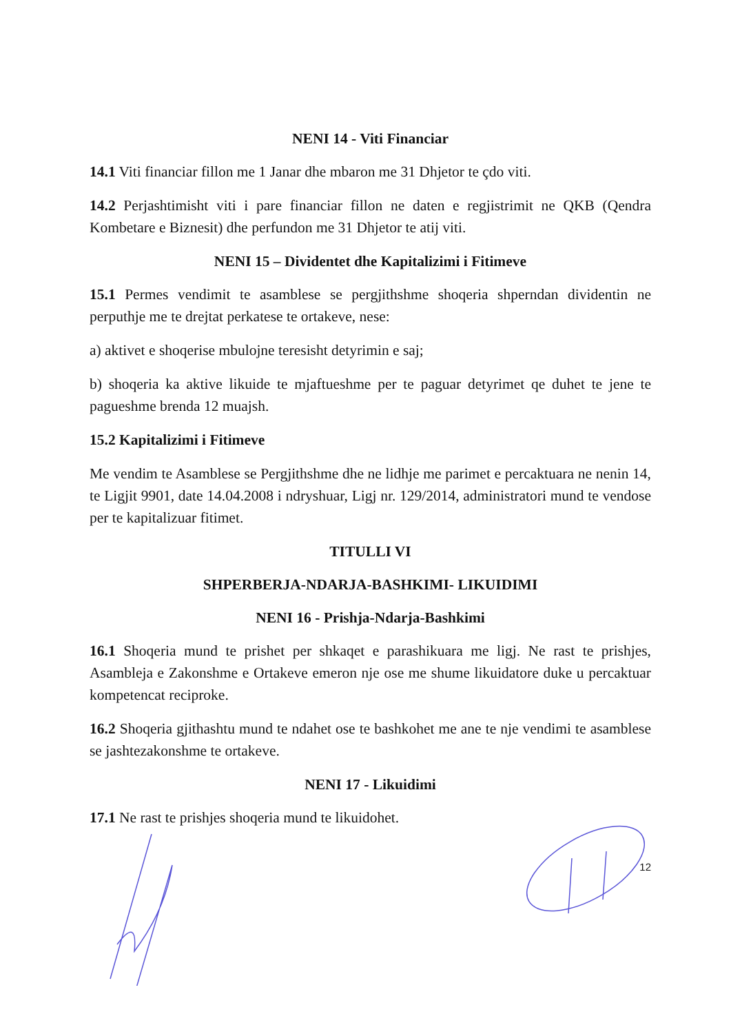NENI 14 - Viti Financiar
14.1 Viti financiar fillon me 1 Janar dhe mbaron me 31 Dhjetor te çdo viti.
14.2 Perjashtimisht viti i pare financiar fillon ne daten e regjistrimit ne QKB (Qendra Kombetare e Biznesit) dhe perfundon me 31 Dhjetor te atij viti.
NENI 15 – Dividentet dhe Kapitalizimi i Fitimeve
15.1 Permes vendimit te asamblese se pergjithshme shoqeria shperndan dividentin ne perputhje me te drejtat perkatese te ortakeve, nese:
a) aktivet e shoqerise mbulojne teresisht detyrimin e saj;
b) shoqeria ka aktive likuide te mjaftueshme per te paguar detyrimet qe duhet te jene te pagueshme brenda 12 muajsh.
15.2 Kapitalizimi i Fitimeve
Me vendim te Asamblese se Pergjithshme dhe ne lidhje me parimet e percaktuara ne nenin 14, te Ligjit 9901, date 14.04.2008 i ndryshuar, Ligj nr. 129/2014, administratori mund te vendose per te kapitalizuar fitimet.
TITULLI VI
SHPERBERJA-NDARJA-BASHKIMI- LIKUIDIMI
NENI 16 - Prishja-Ndarja-Bashkimi
16.1 Shoqeria mund te prishet per shkaqet e parashikuara me ligj. Ne rast te prishjes, Asambleja e Zakonshme e Ortakeve emeron nje ose me shume likuidatore duke u percaktuar kompetencat reciproke.
16.2 Shoqeria gjithashtu mund te ndahet ose te bashkohet me ane te nje vendimi te asamblese se jashtezakonshme te ortakeve.
NENI 17 - Likuidimi
17.1 Ne rast te prishjes shoqeria mund te likuidohet.
12